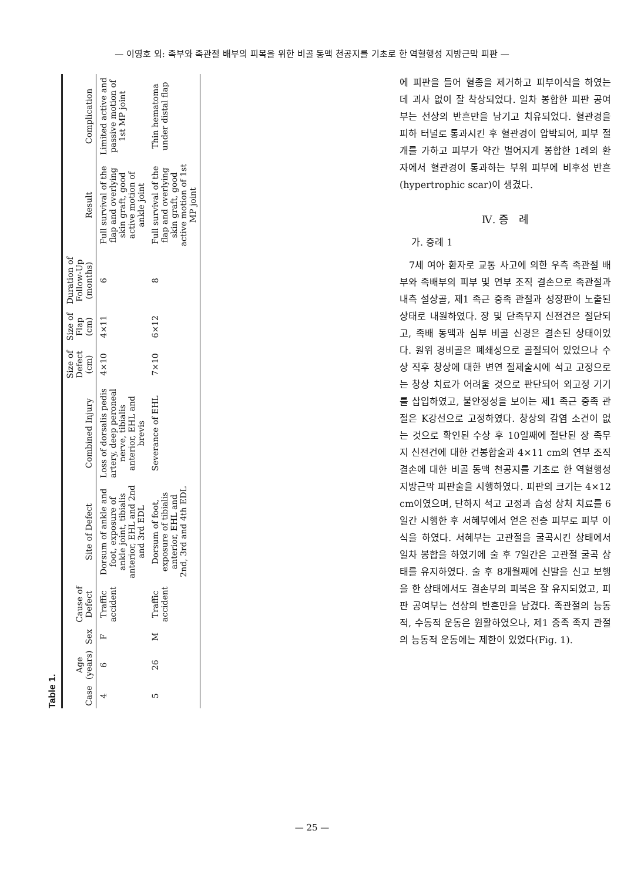— 이영호 외: 족부와 족관절 배부의 피복을 위한 비골 동맥 천공지를 기초로 한 역혈행성 지방근막 피판 —
Table 1.
| Case | Age (years) | Sex | Cause of Defect | Site of Defect | Combined Injury | Size of Defect (cm) | Size of Flap (cm) | Duration of Follow-Up (months) | Result | Complication |
| --- | --- | --- | --- | --- | --- | --- | --- | --- | --- | --- |
| 4 | 6 | F | Traffic accident | Dorsum of ankle and foot, exposure of ankle joint, tibialis anterior, EHL and 2nd and 3rd EDL | Loss of dorsalis pedis artery, deep peroneal nerve, tibialis anterior, EHL and brevis | 4×10 | 4×11 | 6 | Full survival of the flap and overlying skin graft, good active motion of ankle joint | Limited active and passive motion of 1st MP joint |
| 5 | 26 | M | Traffic accident | Dorsum of foot, exposure of tibialis anterior, EHL and 2nd, 3rd and 4th EDL | Severance of EHL | 7×10 | 6×12 | 8 | Full survival of the flap and overlying skin graft, good active motion of 1st MP joint | Thin hematoma under distal flap |
에 피판을 들어 혈종을 제거하고 피부이식을 하였는데 괴사 없이 잘 착상되었다. 일차 봉합한 피판 공여부는 선상의 반흔만을 남기고 치유되었다. 혈관경을 피하 터널로 통과시킨 후 혈관경이 압박되어, 피부 절개를 가하고 피부가 약간 벌어지게 봉합한 1례의 환자에서 혈관경이 통과하는 부위 피부에 비후성 반흔(hypertrophic scar)이 생겼다.
Ⅳ. 증 례
가. 증례 1
7세 여아 환자로 교통 사고에 의한 우측 족관절 배부와 족배부의 피부 및 연부 조직 결손으로 족관절과 내측 설상골, 제1 족근 중족 관절과 성장판이 노출된 상태로 내원하였다. 장 및 단족무지 신전건은 절단되고, 족배 동맥과 심부 비골 신경은 결손된 상태이었다. 원위 경비골은 폐쇄성으로 골절되어 있었으나 수상 직후 창상에 대한 변연 절제술시에 석고 고정으로는 창상 치료가 어려울 것으로 판단되어 외고정 기기를 삽입하였고, 불안정성을 보이는 제1 족근 중족 관절은 K강선으로 고정하였다. 창상의 감염 소견이 없는 것으로 확인된 수상 후 10일째에 절단된 장 족무지 신전건에 대한 건봉합술과 4×11 cm의 연부 조직 결손에 대한 비골 동맥 천공지를 기초로 한 역혈행성 지방근막 피판술을 시행하였다. 피판의 크기는 4×12 cm이였으며, 단하지 석고 고정과 습성 상처 치료를 6일간 시행한 후 서혜부에서 얻은 전층 피부로 피부 이식을 하였다. 서혜부는 고관절을 굴곡시킨 상태에서 일차 봉합을 하였기에 술 후 7일간은 고관절 굴곡 상태를 유지하였다. 술 후 8개월째에 신발을 신고 보행을 한 상태에서도 결손부의 피복은 잘 유지되었고, 피판 공여부는 선상의 반흔만을 남겼다. 족관절의 능동적, 수동적 운동은 원활하였으나, 제1 중족 족지 관절의 능동적 운동에는 제한이 있었다(Fig. 1).
— 25 —